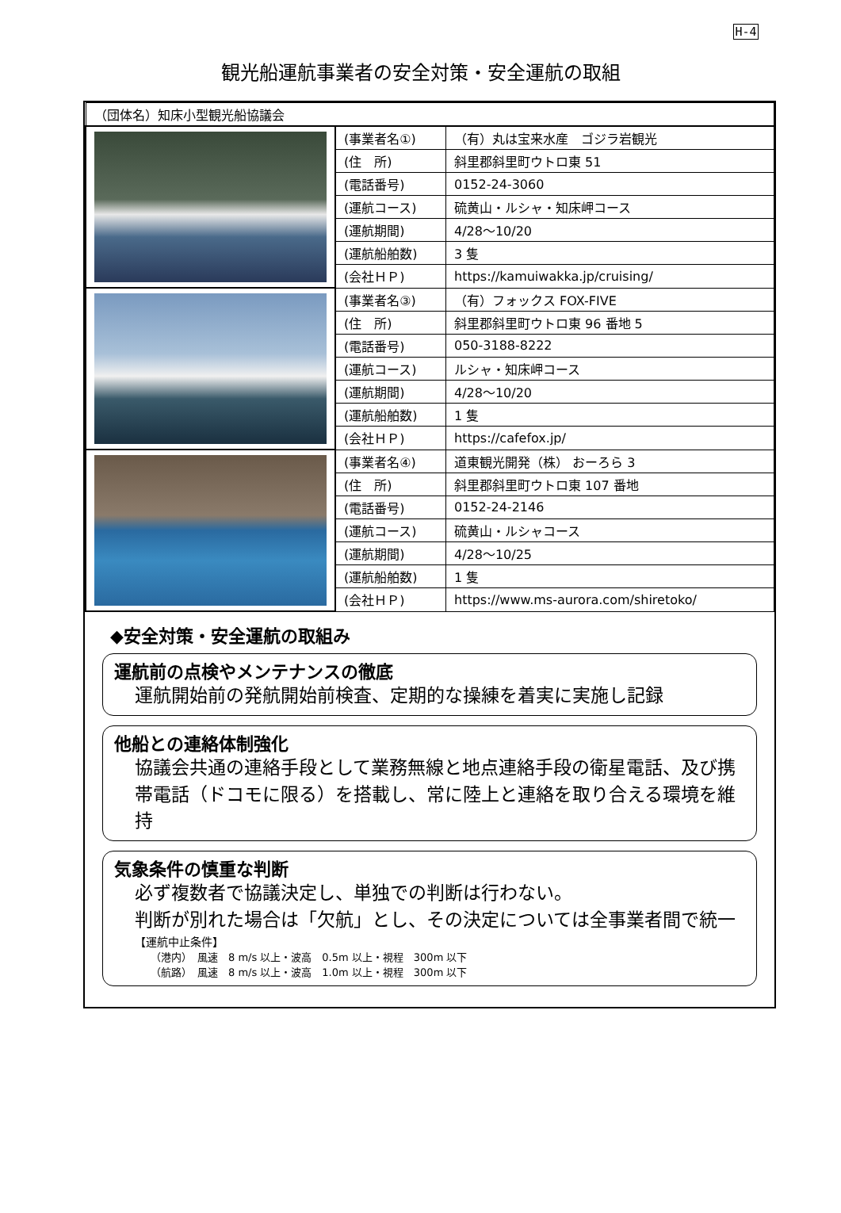H-4
観光船運航事業者の安全対策・安全運航の取組
| （団体名）知床小型観光船協議会 | | |
| | (事業者名①) | （有）丸は宝来水産 ゴジラ岩観光 |
| | (住 所) | 斜里郡斜里町ウトロ東 51 |
| | (電話番号) | 0152-24-3060 |
| | (運航コース) | 硫黄山・ルシャ・知床岬コース |
| | (運航期間) | 4/28～10/20 |
| | (運航船舶数) | 3 隻 |
| | (会社ＨＰ) | https://kamuiwakka.jp/cruising/ |
| | (事業者名③) | （有）フォックス FOX-FIVE |
| | (住 所) | 斜里郡斜里町ウトロ東 96 番地 5 |
| | (電話番号) | 050-3188-8222 |
| | (運航コース) | ルシャ・知床岬コース |
| | (運航期間) | 4/28～10/20 |
| | (運航船舶数) | 1 隻 |
| | (会社ＨＰ) | https://cafefox.jp/ |
| | (事業者名④) | 道東観光開発（株） おーろら 3 |
| | (住 所) | 斜里郡斜里町ウトロ東 107 番地 |
| | (電話番号) | 0152-24-2146 |
| | (運航コース) | 硫黄山・ルシャコース |
| | (運航期間) | 4/28～10/25 |
| | (運航船舶数) | 1 隻 |
| | (会社ＨＰ) | https://www.ms-aurora.com/shiretoko/ |
◆安全対策・安全運航の取組み
運航前の点検やメンテナンスの徹底
運航開始前の発航開始前検査、定期的な操練を着実に実施し記録
他船との連絡体制強化
協議会共通の連絡手段として業務無線と地点連絡手段の衛星電話、及び携帯電話（ドコモに限る）を搭載し、常に陸上と連絡を取り合える環境を維持
気象条件の慎重な判断
必ず複数者で協議決定し、単独での判断は行わない。
判断が別れた場合は「欠航」とし、その決定については全事業者間で統一
【運航中止条件】
（港内）　風速　8 m/s 以上・波高　0.5m 以上・視程　300m 以下
（航路）　風速　8 m/s 以上・波高　1.0m 以上・視程　300m 以下